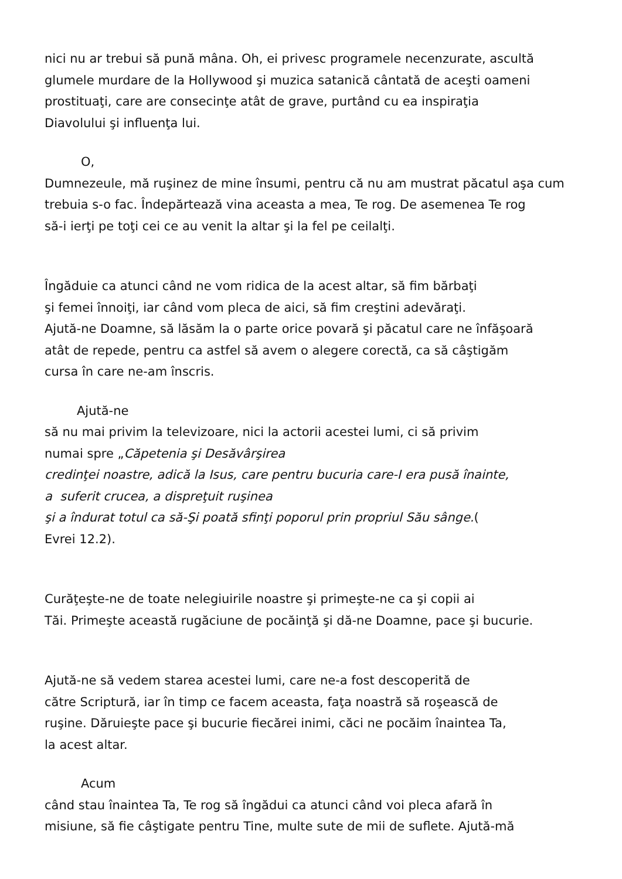nici nu ar trebui să pună mâna. Oh, ei privesc programele necenzurate, ascultă
glumele murdare de la Hollywood şi muzica satanică cântată de aceşti oameni
prostituaţi, care are consecinţe atât de grave, purtând cu ea inspiraţia
Diavolului şi influenţa lui.
O,
Dumnezeule, mă ruşinez de mine însumi, pentru că nu am mustrat păcatul aşa cum
trebuia s-o fac. Îndepărtează vina aceasta a mea, Te rog. De asemenea Te rog
să-i ierţi pe toţi cei ce au venit la altar şi la fel pe ceilalţi.
Îngăduie ca atunci când ne vom ridica de la acest altar, să fim bărbaţi
şi femei înnoiţi, iar când vom pleca de aici, să fim creştini adevăraţi.
Ajută-ne Doamne, să lăsăm la o parte orice povară şi păcatul care ne înfăşoară
atât de repede, pentru ca astfel să avem o alegere corectă, ca să câştigăm
cursa în care ne-am înscris.
Ajută-ne
să nu mai privim la televizoare, nici la actorii acestei lumi, ci să privim
numai spre „Căpetenia şi Desăvârşirea
credinţei noastre, adică la Isus, care pentru bucuria care-I era pusă înainte,
a suferit crucea, a dispreţuit ruşinea
şi a îndurat totul ca să-Şi poată sfinţi poporul prin propriul Său sânge.(
Evrei 12.2).
Curăţeşte-ne de toate nelegiuirile noastre şi primeşte-ne ca şi copii ai
Tăi. Primeşte această rugăciune de pocăinţă şi dă-ne Doamne, pace şi bucurie.
Ajută-ne să vedem starea acestei lumi, care ne-a fost descoperită de
către Scriptură, iar în timp ce facem aceasta, faţa noastră să roşească de
ruşine. Dăruieşte pace şi bucurie fiecărei inimi, căci ne pocăim înaintea Ta,
la acest altar.
Acum
când stau înaintea Ta, Te rog să îngădui ca atunci când voi pleca afară în
misiune, să fie câştigate pentru Tine, multe sute de mii de suflete. Ajută-mă